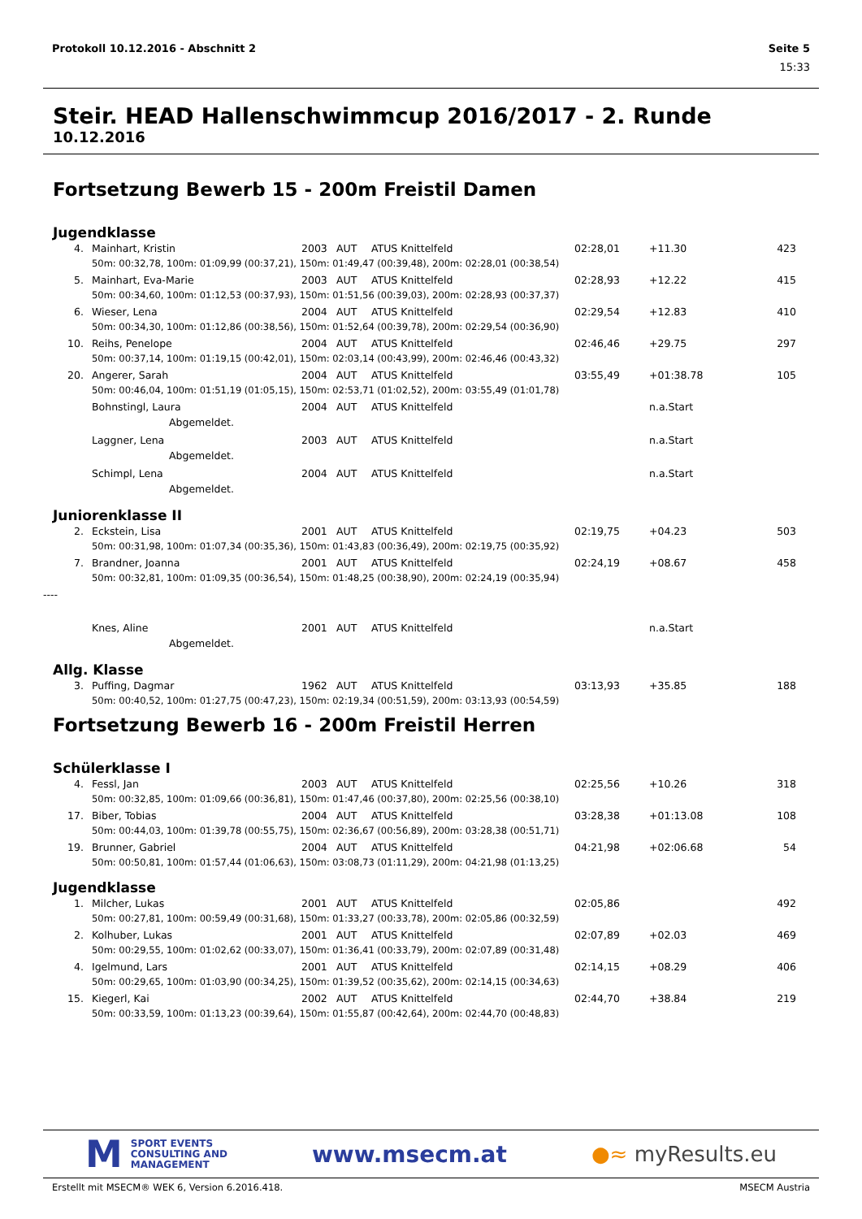Protokoll 10.12.2016 - Abschnitt 2 Seite 5
15:33
Steir. HEAD Hallenschwimmcup 2016/2017 - 2. Runde
10.12.2016
Fortsetzung Bewerb 15 - 200m Freistil Damen
Jugendklasse
| 4. | Mainhart, Kristin | 2003 | AUT | ATUS Knittelfeld | 02:28,01 | +11.30 | 423 |
| | 50m: 00:32,78, 100m: 01:09,99 (00:37,21), 150m: 01:49,47 (00:39,48), 200m: 02:28,01 (00:38,54) | | | | | | |
| 5. | Mainhart, Eva-Marie | 2003 | AUT | ATUS Knittelfeld | 02:28,93 | +12.22 | 415 |
| | 50m: 00:34,60, 100m: 01:12,53 (00:37,93), 150m: 01:51,56 (00:39,03), 200m: 02:28,93 (00:37,37) | | | | | | |
| 6. | Wieser, Lena | 2004 | AUT | ATUS Knittelfeld | 02:29,54 | +12.83 | 410 |
| | 50m: 00:34,30, 100m: 01:12,86 (00:38,56), 150m: 01:52,64 (00:39,78), 200m: 02:29,54 (00:36,90) | | | | | | |
| 10. | Reihs, Penelope | 2004 | AUT | ATUS Knittelfeld | 02:46,46 | +29.75 | 297 |
| | 50m: 00:37,14, 100m: 01:19,15 (00:42,01), 150m: 02:03,14 (00:43,99), 200m: 02:46,46 (00:43,32) | | | | | | |
| 20. | Angerer, Sarah | 2004 | AUT | ATUS Knittelfeld | 03:55,49 | +01:38.78 | 105 |
| | 50m: 00:46,04, 100m: 01:51,19 (01:05,15), 150m: 02:53,71 (01:02,52), 200m: 03:55,49 (01:01,78) | | | | | | |
| | Bohnstingl, Laura | 2004 | AUT | ATUS Knittelfeld | | n.a.Start | |
| | Abgemeldet. | | | | | | |
| | Laggner, Lena | 2003 | AUT | ATUS Knittelfeld | | n.a.Start | |
| | Abgemeldet. | | | | | | |
| | Schimpl, Lena | 2004 | AUT | ATUS Knittelfeld | | n.a.Start | |
| | Abgemeldet. | | | | | | |
Juniorenklasse II
| 2. | Eckstein, Lisa | 2001 | AUT | ATUS Knittelfeld | 02:19,75 | +04.23 | 503 |
| | 50m: 00:31,98, 100m: 01:07,34 (00:35,36), 150m: 01:43,83 (00:36,49), 200m: 02:19,75 (00:35,92) | | | | | | |
| 7. | Brandner, Joanna | 2001 | AUT | ATUS Knittelfeld | 02:24,19 | +08.67 | 458 |
| | 50m: 00:32,81, 100m: 01:09,35 (00:36,54), 150m: 01:48,25 (00:38,90), 200m: 02:24,19 (00:35,94) | | | | | | |
| ---- | | | | | | | |
| | Knes, Aline | 2001 | AUT | ATUS Knittelfeld | | n.a.Start | |
| | Abgemeldet. | | | | | | |
Allg. Klasse
| 3. | Puffing, Dagmar | 1962 | AUT | ATUS Knittelfeld | 03:13,93 | +35.85 | 188 |
| | 50m: 00:40,52, 100m: 01:27,75 (00:47,23), 150m: 02:19,34 (00:51,59), 200m: 03:13,93 (00:54,59) | | | | | | |
Fortsetzung Bewerb 16 - 200m Freistil Herren
Schülerklasse I
| 4. | Fessl, Jan | 2003 | AUT | ATUS Knittelfeld | 02:25,56 | +10.26 | 318 |
| | 50m: 00:32,85, 100m: 01:09,66 (00:36,81), 150m: 01:47,46 (00:37,80), 200m: 02:25,56 (00:38,10) | | | | | | |
| 17. | Biber, Tobias | 2004 | AUT | ATUS Knittelfeld | 03:28,38 | +01:13.08 | 108 |
| | 50m: 00:44,03, 100m: 01:39,78 (00:55,75), 150m: 02:36,67 (00:56,89), 200m: 03:28,38 (00:51,71) | | | | | | |
| 19. | Brunner, Gabriel | 2004 | AUT | ATUS Knittelfeld | 04:21,98 | +02:06.68 | 54 |
| | 50m: 00:50,81, 100m: 01:57,44 (01:06,63), 150m: 03:08,73 (01:11,29), 200m: 04:21,98 (01:13,25) | | | | | | |
Jugendklasse
| 1. | Milcher, Lukas | 2001 | AUT | ATUS Knittelfeld | 02:05,86 | | 492 |
| | 50m: 00:27,81, 100m: 00:59,49 (00:31,68), 150m: 01:33,27 (00:33,78), 200m: 02:05,86 (00:32,59) | | | | | | |
| 2. | Kolhuber, Lukas | 2001 | AUT | ATUS Knittelfeld | 02:07,89 | +02.03 | 469 |
| | 50m: 00:29,55, 100m: 01:02,62 (00:33,07), 150m: 01:36,41 (00:33,79), 200m: 02:07,89 (00:31,48) | | | | | | |
| 4. | Igelmund, Lars | 2001 | AUT | ATUS Knittelfeld | 02:14,15 | +08.29 | 406 |
| | 50m: 00:29,65, 100m: 01:03,90 (00:34,25), 150m: 01:39,52 (00:35,62), 200m: 02:14,15 (00:34,63) | | | | | | |
| 15. | Kiegerl, Kai | 2002 | AUT | ATUS Knittelfeld | 02:44,70 | +38.84 | 219 |
| | 50m: 00:33,59, 100m: 01:13,23 (00:39,64), 150m: 01:55,87 (00:42,64), 200m: 02:44,70 (00:48,83) | | | | | | |
M SPORT EVENTS
CONSULTING AND
MANAGEMENT
www.msecm.at ●≈ myResults.eu
Erstellt mit MSECM® WEK 6, Version 6.2016.418. MSECM Austria